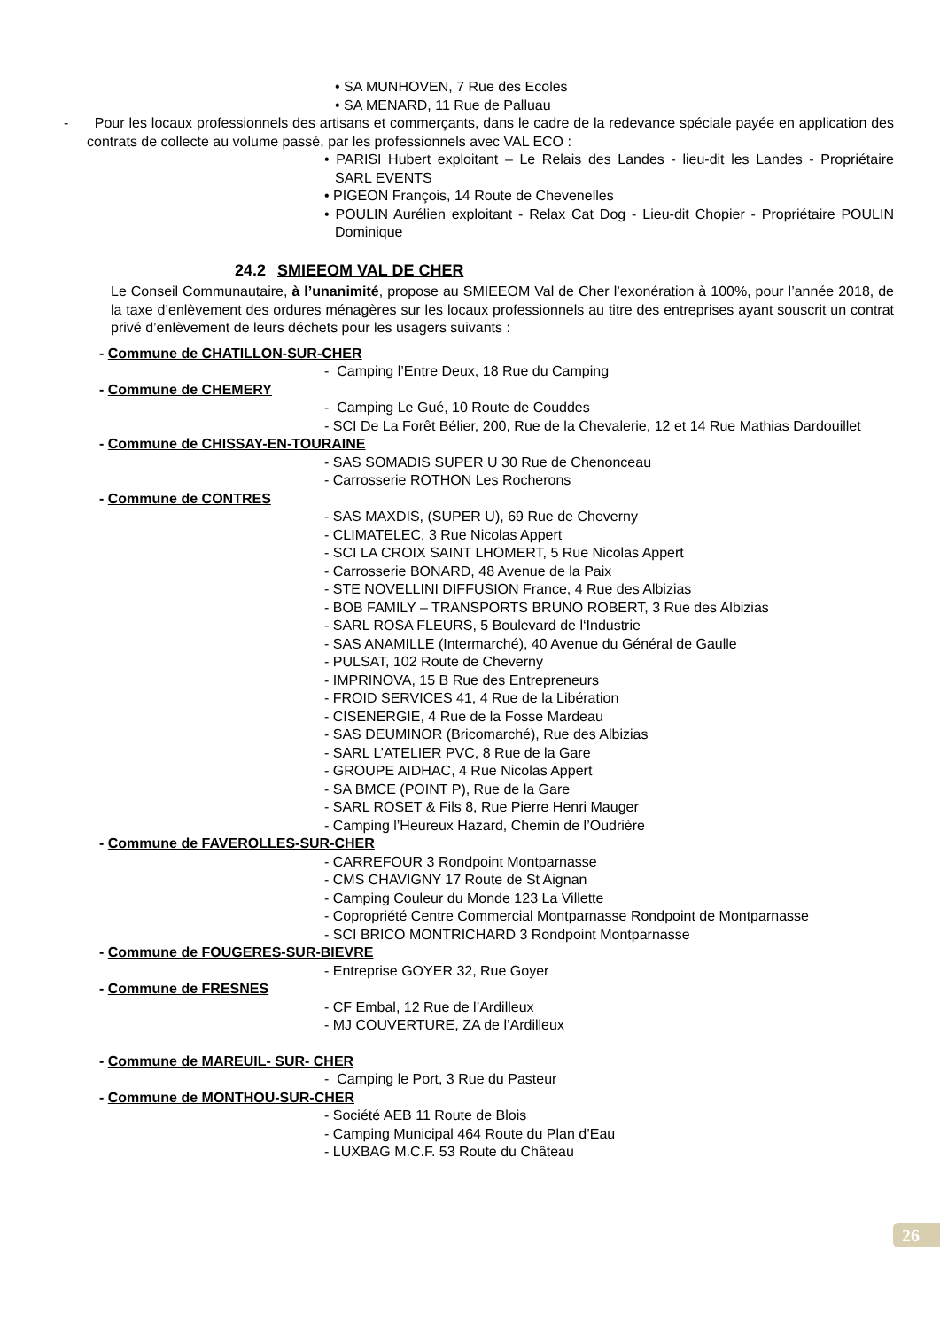• SA MUNHOVEN, 7 Rue des Ecoles
• SA MENARD, 11 Rue de Palluau
- Pour les locaux professionnels des artisans et commerçants, dans le cadre de la redevance spéciale payée en application des contrats de collecte au volume passé, par les professionnels avec VAL ECO :
• PARISI Hubert exploitant – Le Relais des Landes - lieu-dit les Landes - Propriétaire SARL EVENTS
• PIGEON François, 14 Route de Chevenelles
• POULIN Aurélien exploitant - Relax Cat Dog - Lieu-dit Chopier - Propriétaire POULIN Dominique
24.2 SMIEEOM VAL DE CHER
Le Conseil Communautaire, à l’unanimité, propose au SMIEEOM Val de Cher l’exonération à 100%, pour l’année 2018, de la taxe d’enlèvement des ordures ménagères sur les locaux professionnels au titre des entreprises ayant souscrit un contrat privé d’enlèvement de leurs déchets pour les usagers suivants :
- Commune de CHATILLON-SUR-CHER
- Camping l’Entre Deux, 18 Rue du Camping
- Commune de CHEMERY
- Camping Le Gué, 10 Route de Couddes
- SCI De La Forêt Bélier, 200, Rue de la Chevalerie, 12 et 14 Rue Mathias Dardouillet
- Commune de CHISSAY-EN-TOURAINE
- SAS SOMADIS SUPER U 30 Rue de Chenonceau
- Carrosserie ROTHON Les Rocherons
- Commune de CONTRES
- SAS MAXDIS, (SUPER U), 69 Rue de Cheverny
- CLIMATELEC, 3 Rue Nicolas Appert
- SCI LA CROIX SAINT LHOMERT, 5 Rue Nicolas Appert
- Carrosserie BONARD, 48 Avenue de la Paix
- STE NOVELLINI DIFFUSION France, 4 Rue des Albizias
- BOB FAMILY – TRANSPORTS BRUNO ROBERT, 3 Rue des Albizias
- SARL ROSA FLEURS, 5 Boulevard de l‘Industrie
- SAS ANAMILLE (Intermarché), 40 Avenue du Général de Gaulle
- PULSAT, 102 Route de Cheverny
- IMPRINOVA, 15 B Rue des Entrepreneurs
- FROID SERVICES 41, 4 Rue de la Libération
- CISENERGIE, 4 Rue de la Fosse Mardeau
- SAS DEUMINOR (Bricomarché), Rue des Albizias
- SARL L’ATELIER PVC, 8 Rue de la Gare
- GROUPE AIDHAC, 4 Rue Nicolas Appert
- SA BMCE (POINT P), Rue de la Gare
- SARL ROSET & Fils 8, Rue Pierre Henri Mauger
- Camping l’Heureux Hazard, Chemin de l’Oudrière
- Commune de FAVEROLLES-SUR-CHER
- CARREFOUR 3 Rondpoint Montparnasse
- CMS CHAVIGNY 17 Route de St Aignan
- Camping Couleur du Monde 123 La Villette
- Copropriété Centre Commercial Montparnasse Rondpoint de Montparnasse
- SCI BRICO MONTRICHARD 3 Rondpoint Montparnasse
- Commune de FOUGERES-SUR-BIEVRE
- Entreprise GOYER 32, Rue Goyer
- Commune de FRESNES
- CF Embal, 12 Rue de l’Ardilleux
- MJ COUVERTURE, ZA de l’Ardilleux
- Commune de MAREUIL- SUR- CHER
- Camping le Port, 3 Rue du Pasteur
- Commune de MONTHOU-SUR-CHER
- Société AEB 11 Route de Blois
- Camping Municipal 464 Route du Plan d’Eau
- LUXBAG M.C.F. 53 Route du Château
26